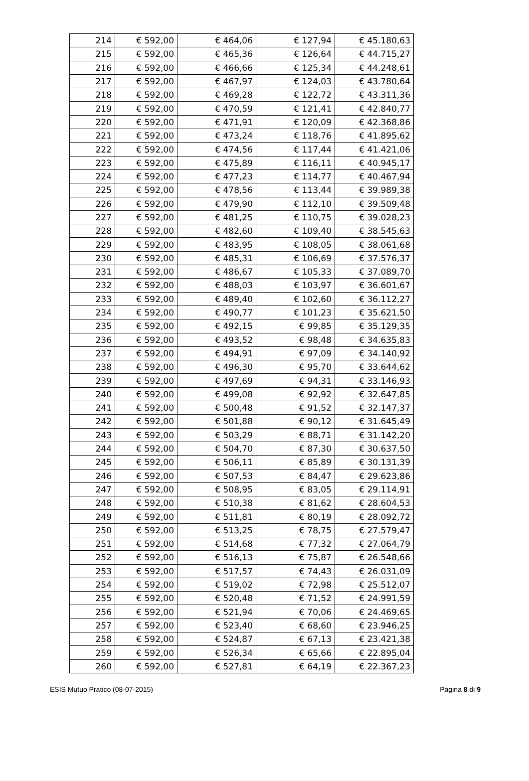| 214 | € 592,00 | € 464,06 | € 127,94 | € 45.180,63 |
| 215 | € 592,00 | € 465,36 | € 126,64 | € 44.715,27 |
| 216 | € 592,00 | € 466,66 | € 125,34 | € 44.248,61 |
| 217 | € 592,00 | € 467,97 | € 124,03 | € 43.780,64 |
| 218 | € 592,00 | € 469,28 | € 122,72 | € 43.311,36 |
| 219 | € 592,00 | € 470,59 | € 121,41 | € 42.840,77 |
| 220 | € 592,00 | € 471,91 | € 120,09 | € 42.368,86 |
| 221 | € 592,00 | € 473,24 | € 118,76 | € 41.895,62 |
| 222 | € 592,00 | € 474,56 | € 117,44 | € 41.421,06 |
| 223 | € 592,00 | € 475,89 | € 116,11 | € 40.945,17 |
| 224 | € 592,00 | € 477,23 | € 114,77 | € 40.467,94 |
| 225 | € 592,00 | € 478,56 | € 113,44 | € 39.989,38 |
| 226 | € 592,00 | € 479,90 | € 112,10 | € 39.509,48 |
| 227 | € 592,00 | € 481,25 | € 110,75 | € 39.028,23 |
| 228 | € 592,00 | € 482,60 | € 109,40 | € 38.545,63 |
| 229 | € 592,00 | € 483,95 | € 108,05 | € 38.061,68 |
| 230 | € 592,00 | € 485,31 | € 106,69 | € 37.576,37 |
| 231 | € 592,00 | € 486,67 | € 105,33 | € 37.089,70 |
| 232 | € 592,00 | € 488,03 | € 103,97 | € 36.601,67 |
| 233 | € 592,00 | € 489,40 | € 102,60 | € 36.112,27 |
| 234 | € 592,00 | € 490,77 | € 101,23 | € 35.621,50 |
| 235 | € 592,00 | € 492,15 | € 99,85 | € 35.129,35 |
| 236 | € 592,00 | € 493,52 | € 98,48 | € 34.635,83 |
| 237 | € 592,00 | € 494,91 | € 97,09 | € 34.140,92 |
| 238 | € 592,00 | € 496,30 | € 95,70 | € 33.644,62 |
| 239 | € 592,00 | € 497,69 | € 94,31 | € 33.146,93 |
| 240 | € 592,00 | € 499,08 | € 92,92 | € 32.647,85 |
| 241 | € 592,00 | € 500,48 | € 91,52 | € 32.147,37 |
| 242 | € 592,00 | € 501,88 | € 90,12 | € 31.645,49 |
| 243 | € 592,00 | € 503,29 | € 88,71 | € 31.142,20 |
| 244 | € 592,00 | € 504,70 | € 87,30 | € 30.637,50 |
| 245 | € 592,00 | € 506,11 | € 85,89 | € 30.131,39 |
| 246 | € 592,00 | € 507,53 | € 84,47 | € 29.623,86 |
| 247 | € 592,00 | € 508,95 | € 83,05 | € 29.114,91 |
| 248 | € 592,00 | € 510,38 | € 81,62 | € 28.604,53 |
| 249 | € 592,00 | € 511,81 | € 80,19 | € 28.092,72 |
| 250 | € 592,00 | € 513,25 | € 78,75 | € 27.579,47 |
| 251 | € 592,00 | € 514,68 | € 77,32 | € 27.064,79 |
| 252 | € 592,00 | € 516,13 | € 75,87 | € 26.548,66 |
| 253 | € 592,00 | € 517,57 | € 74,43 | € 26.031,09 |
| 254 | € 592,00 | € 519,02 | € 72,98 | € 25.512,07 |
| 255 | € 592,00 | € 520,48 | € 71,52 | € 24.991,59 |
| 256 | € 592,00 | € 521,94 | € 70,06 | € 24.469,65 |
| 257 | € 592,00 | € 523,40 | € 68,60 | € 23.946,25 |
| 258 | € 592,00 | € 524,87 | € 67,13 | € 23.421,38 |
| 259 | € 592,00 | € 526,34 | € 65,66 | € 22.895,04 |
| 260 | € 592,00 | € 527,81 | € 64,19 | € 22.367,23 |
ESIS Mutuo Pratico (08-07-2015) Pagina 8 di 9